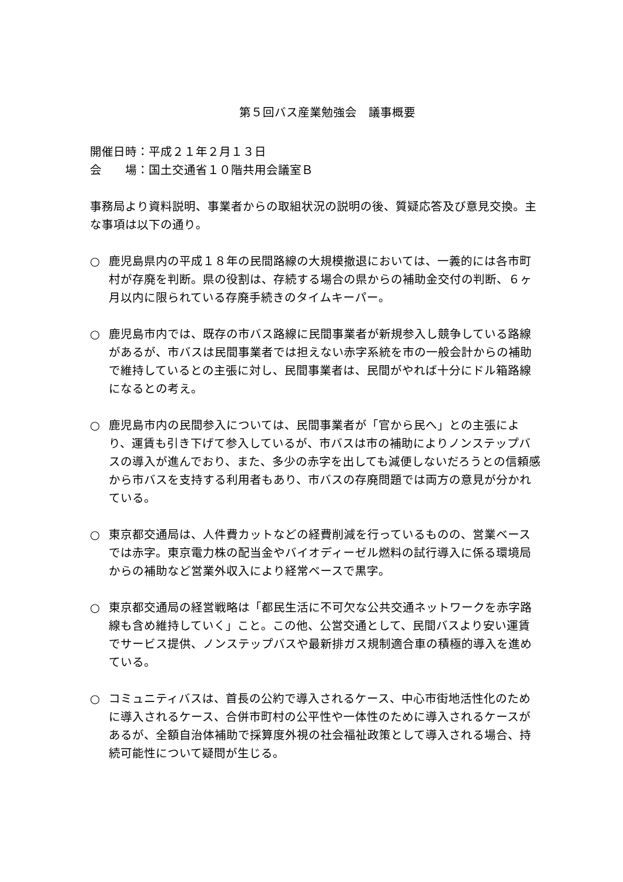第５回バス産業勉強会　議事概要
開催日時：平成２１年２月１３日
会　　場：国土交通省１０階共用会議室Ｂ
事務局より資料説明、事業者からの取組状況の説明の後、質疑応答及び意見交換。主な事項は以下の通り。
○ 鹿児島県内の平成１８年の民間路線の大規模撤退においては、一義的には各市町村が存廃を判断。県の役割は、存続する場合の県からの補助金交付の判断、６ヶ月以内に限られている存廃手続きのタイムキーパー。
○ 鹿児島市内では、既存の市バス路線に民間事業者が新規参入し競争している路線があるが、市バスは民間事業者では担えない赤字系統を市の一般会計からの補助で維持しているとの主張に対し、民間事業者は、民間がやれば十分にドル箱路線になるとの考え。
○ 鹿児島市内の民間参入については、民間事業者が「官から民へ」との主張により、運賃も引き下げて参入しているが、市バスは市の補助によりノンステップバスの導入が進んでおり、また、多少の赤字を出しても減便しないだろうとの信頼感から市バスを支持する利用者もあり、市バスの存廃問題では両方の意見が分かれている。
○ 東京都交通局は、人件費カットなどの経費削減を行っているものの、営業ベースでは赤字。東京電力株の配当金やバイオディーゼル燃料の試行導入に係る環境局からの補助など営業外収入により経常ベースで黒字。
○ 東京都交通局の経営戦略は「都民生活に不可欠な公共交通ネットワークを赤字路線も含め維持していく」こと。この他、公営交通として、民間バスより安い運賃でサービス提供、ノンステップバスや最新排ガス規制適合車の積極的導入を進めている。
○ コミュニティバスは、首長の公約で導入されるケース、中心市街地活性化のために導入されるケース、合併市町村の公平性や一体性のために導入されるケースがあるが、全額自治体補助で採算度外視の社会福祉政策として導入される場合、持続可能性について疑問が生じる。